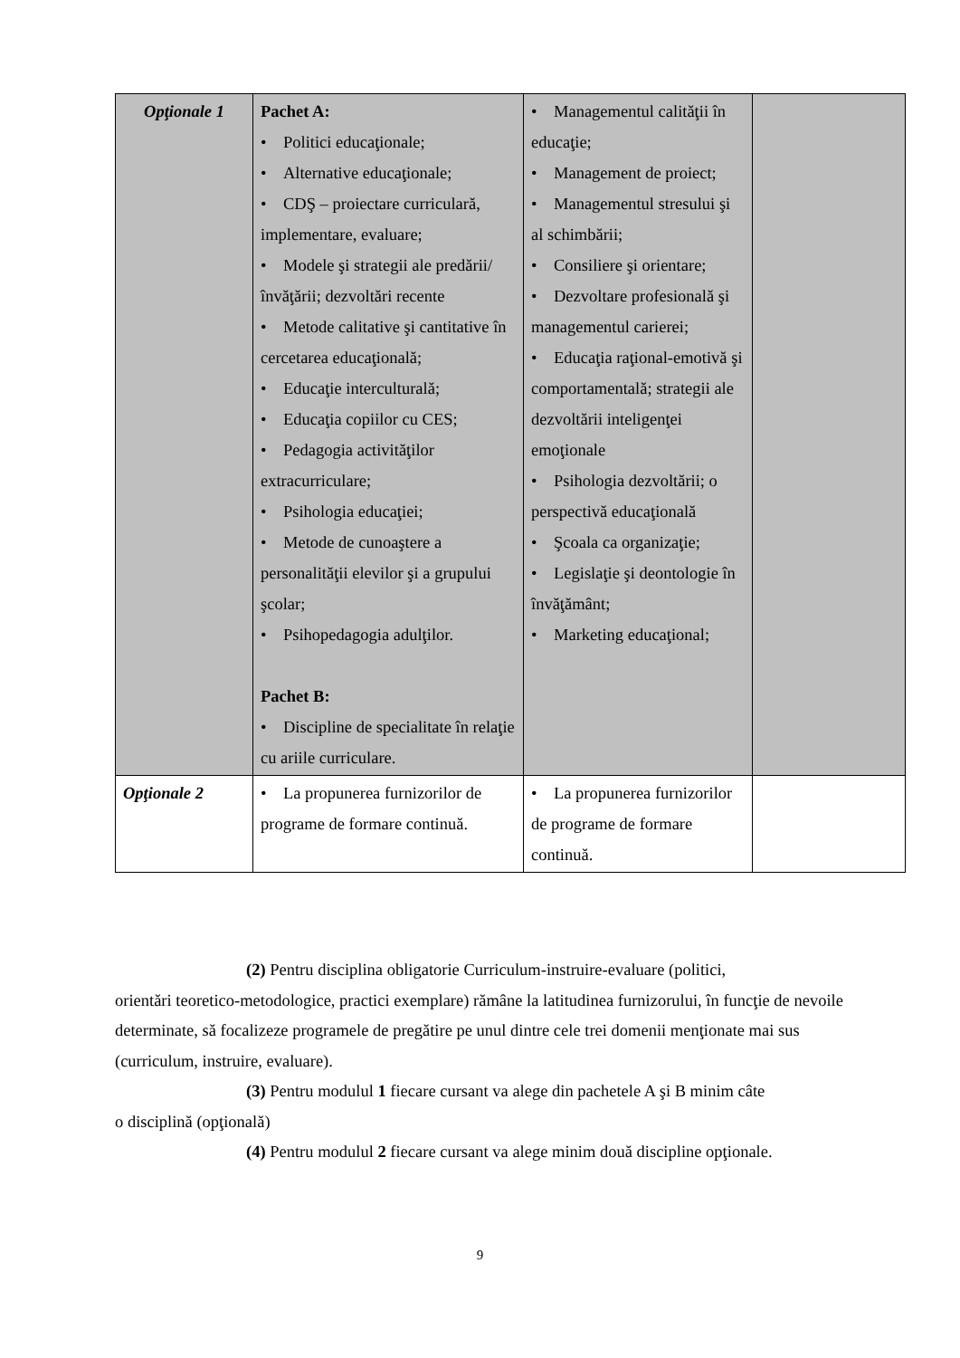| Opţionale 1 | Pachet A: • Politici educaţionale; • Alternative educaţionale; • CDŞ – proiectare curriculară, implementare, evaluare; • Modele şi strategii ale predării/ învăţării; dezvoltări recente • Metode calitative şi cantitative în cercetarea educaţională; • Educaţie interculturală; • Educaţia copiilor cu CES; • Pedagogia activităţilor extracurriculare; • Psihologia educaţiei; • Metode de cunoaştere a personalităţii elevilor şi a grupului şcolar; • Psihopedagogia adulţilor. Pachet B: • Discipline de specialitate în relaţie cu ariile curriculare. | • Managementul calităţii în educaţie; • Management de proiect; • Managementul stresului şi al schimbării; • Consiliere şi orientare; • Dezvoltare profesională şi managementul carierei; • Educaţia raţional-emotivă şi comportamentală; strategii ale dezvoltării inteligenţei emoţionale • Psihologia dezvoltării; o perspectivă educaţională • Şcoala ca organizaţie; • Legislaţie şi deontologie în învăţământ; • Marketing educaţional; | |
| Opţionale 2 | • La propunerea furnizorilor de programe de formare continuă. | • La propunerea furnizorilor de programe de formare continuă. | |
(2) Pentru disciplina obligatorie Curriculum-instruire-evaluare (politici,
orientări teoretico-metodologice, practici exemplare) rămâne la latitudinea furnizorului, în funcţie de nevoile determinate, să focalizeze programele de pregătire pe unul dintre cele trei domenii menţionate mai sus (curriculum, instruire, evaluare).
(3) Pentru modulul 1 fiecare cursant va alege din pachetele A şi B minim câte
o disciplină (opţională)
(4) Pentru modulul 2 fiecare cursant va alege minim două discipline opţionale.
9